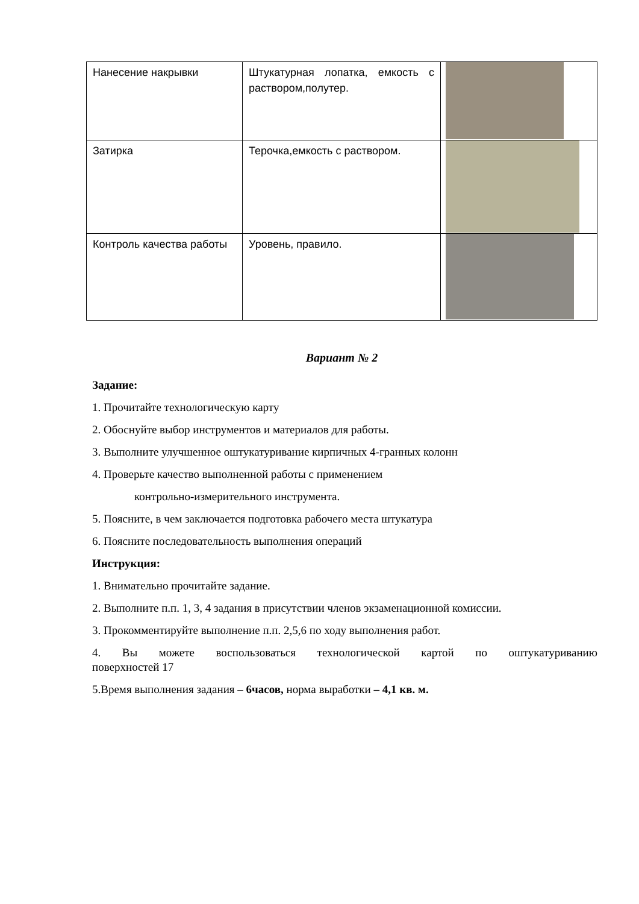| Нанесение накрывки | Штукатурная лопатка, емкость с раствором,полутер. | |
| Затирка | Терочка,емкость с раствором. | |
| Контроль качества работы | Уровень, правило. | |
Вариант № 2
Задание:
1. Прочитайте технологическую карту
2. Обоснуйте выбор инструментов и материалов для работы.
3. Выполните улучшенное оштукатуривание кирпичных 4-гранных колонн
4. Проверьте качество выполненной работы с применением
контрольно-измерительного инструмента.
5. Поясните, в чем заключается подготовка рабочего места штукатура
6. Поясните последовательность выполнения операций
Инструкция:
1. Внимательно прочитайте задание.
2. Выполните п.п. 1, 3, 4 задания в присутствии членов экзаменационной комиссии.
3. Прокомментируйте выполнение п.п. 2,5,6 по ходу выполнения работ.
4. Вы можете воспользоваться технологической картой по оштукатуриванию
поверхностей 17
5.Время выполнения задания – 6часов, норма выработки – 4,1 кв. м.